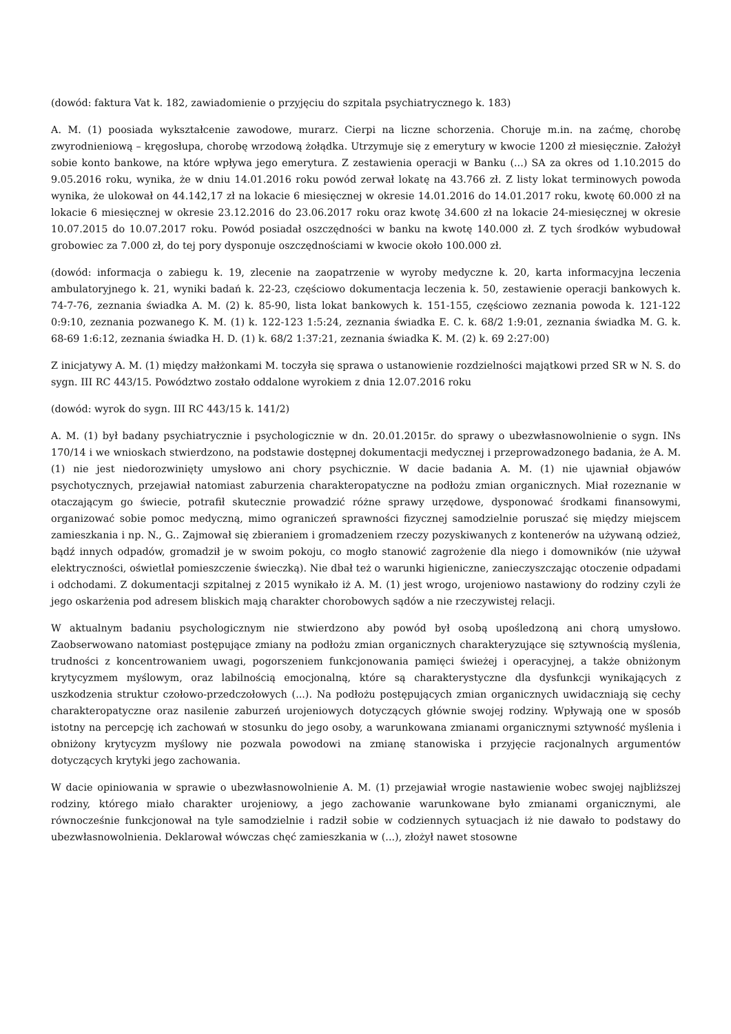(dowód: faktura Vat k. 182, zawiadomienie o przyjęciu do szpitala psychiatrycznego k. 183)
A. M. (1) poosiada wykształcenie zawodowe, murarz. Cierpi na liczne schorzenia. Choruje m.in. na zaćmę, chorobę zwyrodnieniową – kręgosłupa, chorobę wrzodową żołądka. Utrzymuje się z emerytury w kwocie 1200 zł miesięcznie. Założył sobie konto bankowe, na które wpływa jego emerytura. Z zestawienia operacji w Banku (...) SA za okres od 1.10.2015 do 9.05.2016 roku, wynika, że w dniu 14.01.2016 roku powód zerwał lokatę na 43.766 zł. Z listy lokat terminowych powoda wynika, że ulokował on 44.142,17 zł na lokacie 6 miesięcznej w okresie 14.01.2016 do 14.01.2017 roku, kwotę 60.000 zł na lokacie 6 miesięcznej w okresie 23.12.2016 do 23.06.2017 roku oraz kwotę 34.600 zł na lokacie 24-miesięcznej w okresie 10.07.2015 do 10.07.2017 roku. Powód posiadał oszczędności w banku na kwotę 140.000 zł. Z tych środków wybudował grobowiec za 7.000 zł, do tej pory dysponuje oszczędnościami w kwocie około 100.000 zł.
(dowód: informacja o zabiegu k. 19, zlecenie na zaopatrzenie w wyroby medyczne k. 20, karta informacyjna leczenia ambulatoryjnego k. 21, wyniki badań k. 22-23, częściowo dokumentacja leczenia k. 50, zestawienie operacji bankowych k. 74-7-76, zeznania świadka A. M. (2) k. 85-90, lista lokat bankowych k. 151-155, częściowo zeznania powoda k. 121-122 0:9:10, zeznania pozwanego K. M. (1) k. 122-123 1:5:24, zeznania świadka E. C. k. 68/2 1:9:01, zeznania świadka M. G. k. 68-69 1:6:12, zeznania świadka H. D. (1) k. 68/2 1:37:21, zeznania świadka K. M. (2) k. 69 2:27:00)
Z inicjatywy A. M. (1) między małżonkami M. toczyła się sprawa o ustanowienie rozdzielności majątkowi przed SR w N. S. do sygn. III RC 443/15. Powództwo zostało oddalone wyrokiem z dnia 12.07.2016 roku
(dowód: wyrok do sygn. III RC 443/15 k. 141/2)
A. M. (1) był badany psychiatrycznie i psychologicznie w dn. 20.01.2015r. do sprawy o ubezwłasnowolnienie o sygn. INs 170/14 i we wnioskach stwierdzono, na podstawie dostępnej dokumentacji medycznej i przeprowadzonego badania, że A. M. (1) nie jest niedorozwinięty umysłowo ani chory psychicznie. W dacie badania A. M. (1) nie ujawniał objawów psychotycznych, przejawiał natomiast zaburzenia charakteropatyczne na podłożu zmian organicznych. Miał rozeznanie w otaczającym go świecie, potrafił skutecznie prowadzić różne sprawy urzędowe, dysponować środkami finansowymi, organizować sobie pomoc medyczną, mimo ograniczeń sprawności fizycznej samodzielnie poruszać się między miejscem zamieszkania i np. N., G.. Zajmował się zbieraniem i gromadzeniem rzeczy pozyskiwanych z kontenerów na używaną odzież, bądź innych odpadów, gromadził je w swoim pokoju, co mogło stanowić zagrożenie dla niego i domowników (nie używał elektryczności, oświetlał pomieszczenie świeczką). Nie dbał też o warunki higieniczne, zanieczyszczając otoczenie odpadami i odchodami. Z dokumentacji szpitalnej z 2015 wynikało iż A. M. (1) jest wrogo, urojeniowo nastawiony do rodziny czyli że jego oskarżenia pod adresem bliskich mają charakter chorobowych sądów a nie rzeczywistej relacji.
W aktualnym badaniu psychologicznym nie stwierdzono aby powód był osobą upośledzoną ani chorą umysłowo. Zaobserwowano natomiast postępujące zmiany na podłożu zmian organicznych charakteryzujące się sztywnością myślenia, trudności z koncentrowaniem uwagi, pogorszeniem funkcjonowania pamięci świeżej i operacyjnej, a także obniżonym krytycyzmem myślowym, oraz labilnością emocjonalną, które są charakterystyczne dla dysfunkcji wynikających z uszkodzenia struktur czołowo-przedczołowych (...). Na podłożu postępujących zmian organicznych uwidaczniają się cechy charakteropatyczne oraz nasilenie zaburzeń urojeniowych dotyczących głównie swojej rodziny. Wpływają one w sposób istotny na percepcję ich zachowań w stosunku do jego osoby, a warunkowana zmianami organicznymi sztywność myślenia i obniżony krytycyzm myślowy nie pozwala powodowi na zmianę stanowiska i przyjęcie racjonalnych argumentów dotyczących krytyki jego zachowania.
W dacie opiniowania w sprawie o ubezwłasnowolnienie A. M. (1) przejawiał wrogie nastawienie wobec swojej najbliższej rodziny, którego miało charakter urojeniowy, a jego zachowanie warunkowane było zmianami organicznymi, ale równocześnie funkcjonował na tyle samodzielnie i radził sobie w codziennych sytuacjach iż nie dawało to podstawy do ubezwłasnowolnienia. Deklarował wówczas chęć zamieszkania w (...), złożył nawet stosowne